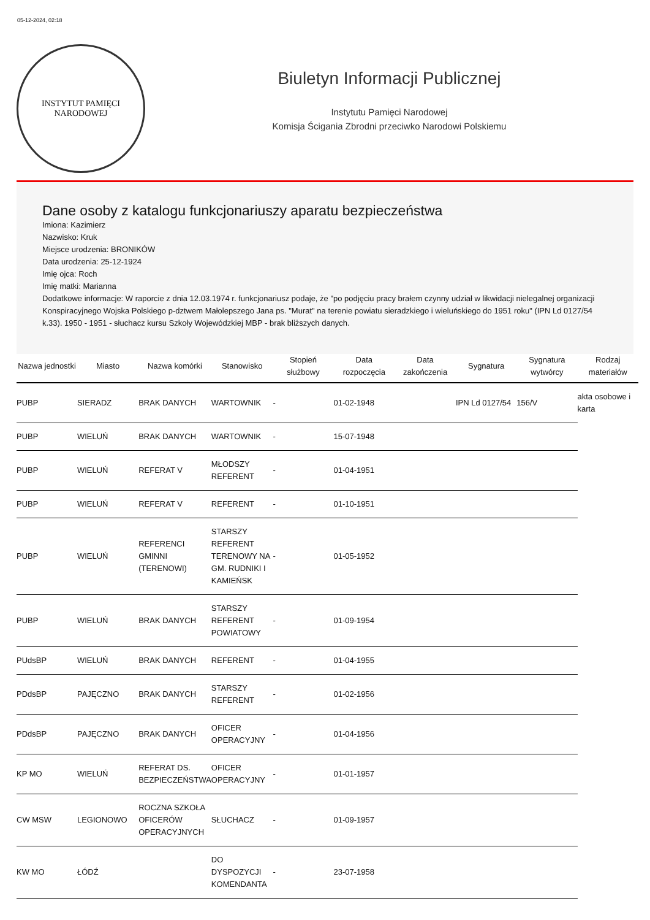05-12-2024, 02:18
INSTYTUT PAMIĘCI
NARODOWEJ
Biuletyn Informacji Publicznej
Instytutu Pamięci Narodowej
Komisja Ścigania Zbrodni przeciwko Narodowi Polskiemu
Dane osoby z katalogu funkcjonariuszy aparatu bezpieczeństwa
Imiona: Kazimierz
Nazwisko: Kruk
Miejsce urodzenia: BRONIKÓW
Data urodzenia: 25-12-1924
Imię ojca: Roch
Imię matki: Marianna
Dodatkowe informacje: W raporcie z dnia 12.03.1974 r. funkcjonariusz podaje, że "po podjęciu pracy brałem czynny udział w likwidacji nielegalnej organizacji Konspiracyjnego Wojska Polskiego p-dztwem Małolepszego Jana ps. "Murat" na terenie powiatu sieradzkiego i wieluńskiego do 1951 roku" (IPN Ld 0127/54 k.33). 1950 - 1951 - słuchacz kursu Szkoły Wojewódzkiej MBP - brak bliższych danych.
| Nazwa jednostki | Miasto | Nazwa komórki | Stanowisko | Stopień służbowy | Data rozpoczęcia | Data zakończenia | Sygnatura | Sygnatura wytwórcy | Rodzaj materiałów |
| --- | --- | --- | --- | --- | --- | --- | --- | --- | --- |
| PUBP | SIERADZ | BRAK DANYCH | WARTOWNIK | - | 01-02-1948 | | IPN Ld 0127/54 | 156/V | akta osobowe i karta |
| PUBP | WIELUŃ | BRAK DANYCH | WARTOWNIK | - | 15-07-1948 | | | | |
| PUBP | WIELUŃ | REFERAT V | MŁODSZY REFERENT | - | 01-04-1951 | | | | |
| PUBP | WIELUŃ | REFERAT V | REFERENT | - | 01-10-1951 | | | | |
| PUBP | WIELUŃ | REFERENCI GMINNI (TERENOWI) | STARSZY REFERENT TERENOWY NA GM. RUDNIKI I KAMIEŃSK | - | 01-05-1952 | | | | |
| PUBP | WIELUŃ | BRAK DANYCH | STARSZY REFERENT POWIATOWY | - | 01-09-1954 | | | | |
| PUdsBP | WIELUŃ | BRAK DANYCH | REFERENT | - | 01-04-1955 | | | | |
| PDdsBP | PAJĘCZNO | BRAK DANYCH | STARSZY REFERENT | - | 01-02-1956 | | | | |
| PDdsBP | PAJĘCZNO | BRAK DANYCH | OFICER OPERACYJNY | - | 01-04-1956 | | | | |
| KP MO | WIELUŃ | REFERAT DS. BEZPIECZEŃSTWA | OFICER OPERACYJNY | - | 01-01-1957 | | | | |
| CW MSW | LEGIONOWO | ROCZNA SZKOŁA OFICERÓW OPERACYJNYCH | SŁUCHACZ | - | 01-09-1957 | | | | |
| KW MO | ŁÓDŹ | | DO DYSPOZYCJI KOMENDANTA | - | 23-07-1958 | | | | |